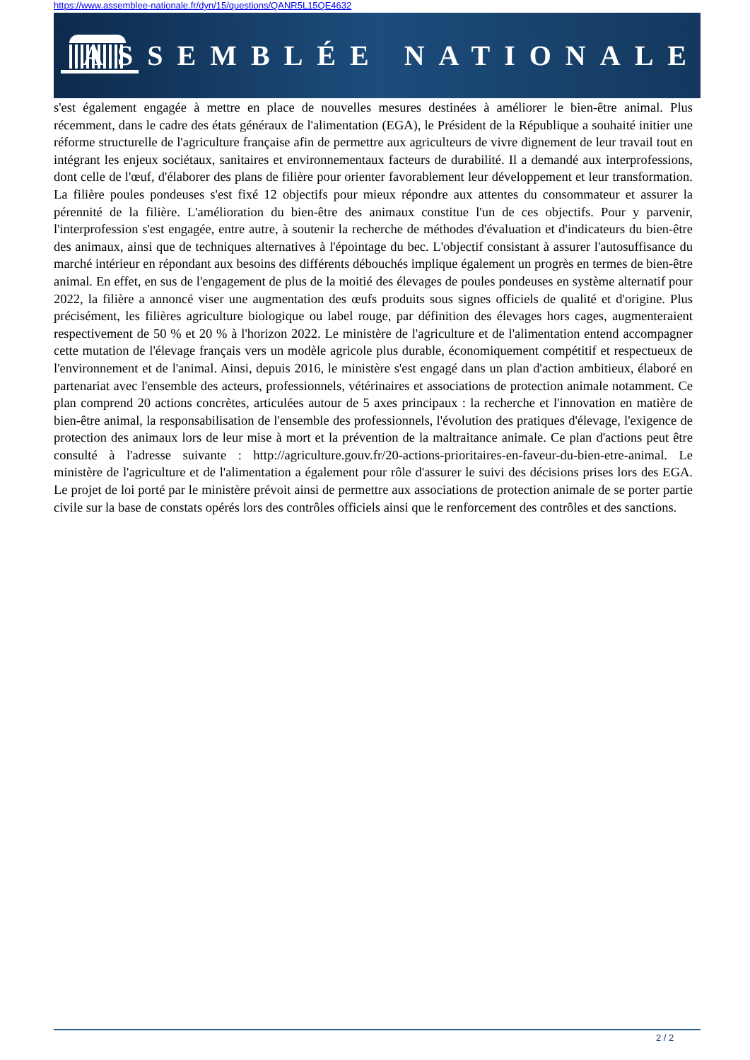https://www.assemblee-nationale.fr/dyn/15/questions/QANR5L15QE4632
ASSEMBLÉE NATIONALE
s'est également engagée à mettre en place de nouvelles mesures destinées à améliorer le bien-être animal. Plus récemment, dans le cadre des états généraux de l'alimentation (EGA), le Président de la République a souhaité initier une réforme structurelle de l'agriculture française afin de permettre aux agriculteurs de vivre dignement de leur travail tout en intégrant les enjeux sociétaux, sanitaires et environnementaux facteurs de durabilité. Il a demandé aux interprofessions, dont celle de l'œuf, d'élaborer des plans de filière pour orienter favorablement leur développement et leur transformation. La filière poules pondeuses s'est fixé 12 objectifs pour mieux répondre aux attentes du consommateur et assurer la pérennité de la filière. L'amélioration du bien-être des animaux constitue l'un de ces objectifs. Pour y parvenir, l'interprofession s'est engagée, entre autre, à soutenir la recherche de méthodes d'évaluation et d'indicateurs du bien-être des animaux, ainsi que de techniques alternatives à l'épointage du bec. L'objectif consistant à assurer l'autosuffisance du marché intérieur en répondant aux besoins des différents débouchés implique également un progrès en termes de bien-être animal. En effet, en sus de l'engagement de plus de la moitié des élevages de poules pondeuses en système alternatif pour 2022, la filière a annoncé viser une augmentation des œufs produits sous signes officiels de qualité et d'origine. Plus précisément, les filières agriculture biologique ou label rouge, par définition des élevages hors cages, augmenteraient respectivement de 50 % et 20 % à l'horizon 2022. Le ministère de l'agriculture et de l'alimentation entend accompagner cette mutation de l'élevage français vers un modèle agricole plus durable, économiquement compétitif et respectueux de l'environnement et de l'animal. Ainsi, depuis 2016, le ministère s'est engagé dans un plan d'action ambitieux, élaboré en partenariat avec l'ensemble des acteurs, professionnels, vétérinaires et associations de protection animale notamment. Ce plan comprend 20 actions concrètes, articulées autour de 5 axes principaux : la recherche et l'innovation en matière de bien-être animal, la responsabilisation de l'ensemble des professionnels, l'évolution des pratiques d'élevage, l'exigence de protection des animaux lors de leur mise à mort et la prévention de la maltraitance animale. Ce plan d'actions peut être consulté à l'adresse suivante : http://agriculture.gouv.fr/20-actions-prioritaires-en-faveur-du-bien-etre-animal. Le ministère de l'agriculture et de l'alimentation a également pour rôle d'assurer le suivi des décisions prises lors des EGA. Le projet de loi porté par le ministère prévoit ainsi de permettre aux associations de protection animale de se porter partie civile sur la base de constats opérés lors des contrôles officiels ainsi que le renforcement des contrôles et des sanctions.
2 / 2